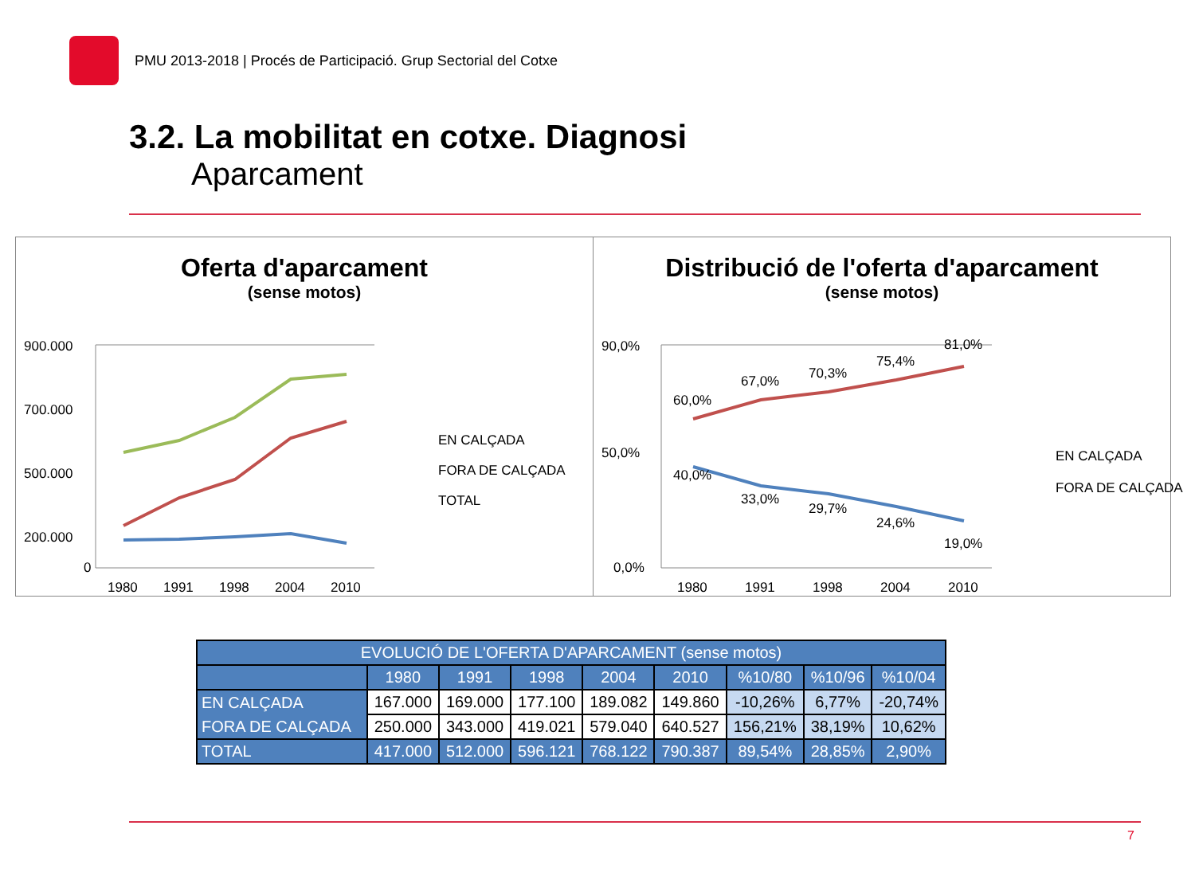PMU 2013-2018 | Procés de Participació. Grup Sectorial del Cotxe
3.2. La mobilitat en cotxe. Diagnosi
Aparcament
Oferta d'aparcament
(sense motos)
900.000
700.000
500.000
200.000
0
1980
1991
1998
2004
2010
EN CALÇADA
FORA DE CALÇADA
TOTAL
Distribució de l'oferta d'aparcament
(sense motos)
90,0%
50,0%
0,0%
60,0%
67,0%
70,3%
75,4%
81,0%
40,0%
33,0%
29,7%
24,6%
19,0%
1980
1991
1998
2004
2010
EN CALÇADA
FORA DE CALÇADA
| EVOLUCIÓ DE L'OFERTA D'APARCAMENT (sense motos) | | | | | | | | |
| --- | --- | --- | --- | --- | --- | --- | --- | --- |
| | 1980 | 1991 | 1998 | 2004 | 2010 | %10/80 | %10/96 | %10/04 |
| EN CALÇADA | 167.000 | 169.000 | 177.100 | 189.082 | 149.860 | -10,26% | 6,77% | -20,74% |
| FORA DE CALÇADA | 250.000 | 343.000 | 419.021 | 579.040 | 640.527 | 156,21% | 38,19% | 10,62% |
| TOTAL | 417.000 | 512.000 | 596.121 | 768.122 | 790.387 | 89,54% | 28,85% | 2,90% |
7